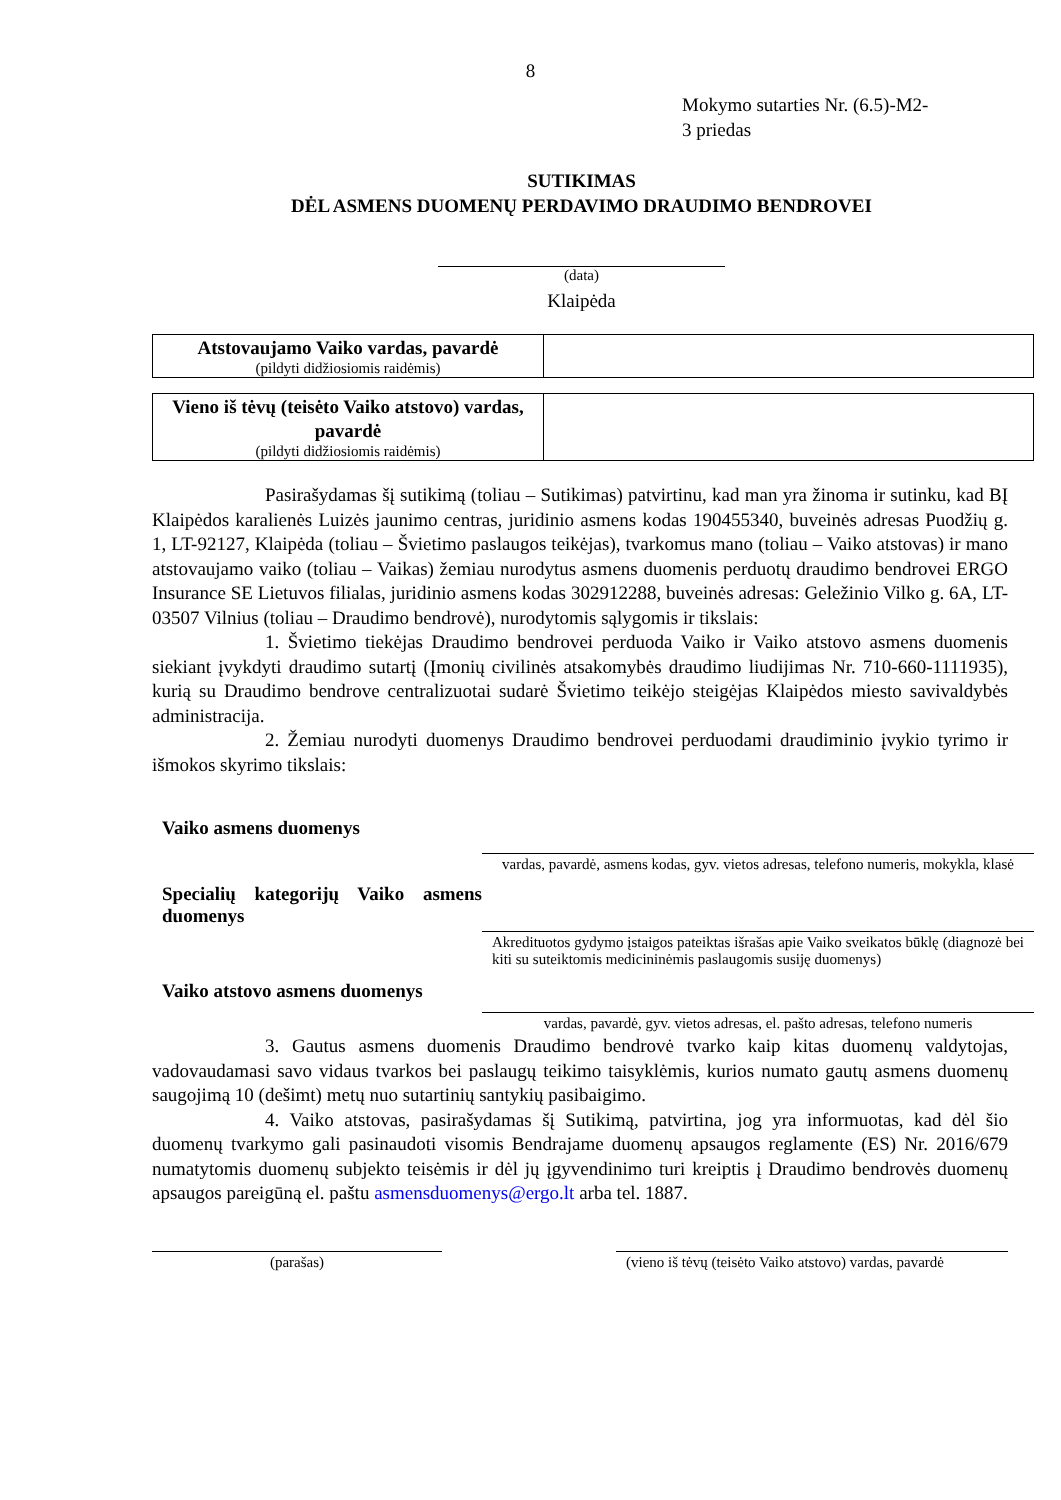8
Mokymo sutarties Nr. (6.5)-M2-
3 priedas
SUTIKIMAS
DĖL ASMENS DUOMENŲ PERDAVIMO DRAUDIMO BENDROVEI
(data)
Klaipėda
| Atstovaujamo Vaiko vardas, pavardė (pildyti didžiosiomis raidėmis) | |
| Vieno iš tėvų (teisėto Vaiko atstovo) vardas, pavardė (pildyti didžiosiomis raidėmis) | |
Pasirašydamas šį sutikimą (toliau – Sutikimas) patvirtinu, kad man yra žinoma ir sutinku, kad BĮ Klaipėdos karalienės Luizės jaunimo centras, juridinio asmens kodas 190455340, buveinės adresas Puodžių g. 1, LT-92127, Klaipėda (toliau – Švietimo paslaugos teikėjas), tvarkomus mano (toliau – Vaiko atstovas) ir mano atstovaujamo vaiko (toliau – Vaikas) žemiau nurodytus asmens duomenis perduotų draudimo bendrovei ERGO Insurance SE Lietuvos filialas, juridinio asmens kodas 302912288, buveinės adresas: Geležinio Vilko g. 6A, LT-03507 Vilnius (toliau – Draudimo bendrovė), nurodytomis sąlygomis ir tikslais:
1. Švietimo tiekėjas Draudimo bendrovei perduoda Vaiko ir Vaiko atstovo asmens duomenis siekiant įvykdyti draudimo sutartį (Įmonių civilinės atsakomybės draudimo liudijimas Nr. 710-660-1111935), kurią su Draudimo bendrove centralizuotai sudarė Švietimo teikėjo steigėjas Klaipėdos miesto savivaldybės administracija.
2. Žemiau nurodyti duomenys Draudimo bendrovei perduodami draudiminio įvykio tyrimo ir išmokos skyrimo tikslais:
Vaiko asmens duomenys
vardas, pavardė, asmens kodas, gyv. vietos adresas, telefono numeris, mokykla, klasė
Specialių kategorijų Vaiko asmens duomenys
Akredituotos gydymo įstaigos pateiktas išrašas apie Vaiko sveikatos būklę (diagnozė bei kiti su suteiktomis medicininėmis paslaugomis susiję duomenys)
Vaiko atstovo asmens duomenys
vardas, pavardė, gyv. vietos adresas, el. pašto adresas, telefono numeris
3. Gautus asmens duomenis Draudimo bendrovė tvarko kaip kitas duomenų valdytojas, vadovaudamasi savo vidaus tvarkos bei paslaugų teikimo taisyklėmis, kurios numato gautų asmens duomenų saugojimą 10 (dešimt) metų nuo sutartinių santykių pasibaigimo.
4. Vaiko atstovas, pasirašydamas šį Sutikimą, patvirtina, jog yra informuotas, kad dėl šio duomenų tvarkymo gali pasinaudoti visomis Bendrajame duomenų apsaugos reglamente (ES) Nr. 2016/679 numatytomis duomenų subjekto teisėmis ir dėl jų įgyvendinimo turi kreiptis į Draudimo bendrovės duomenų apsaugos pareigūną el. paštu asmensduomenys@ergo.lt arba tel. 1887.
(parašas) (vieno iš tėvų (teisėto Vaiko atstovo) vardas, pavardė